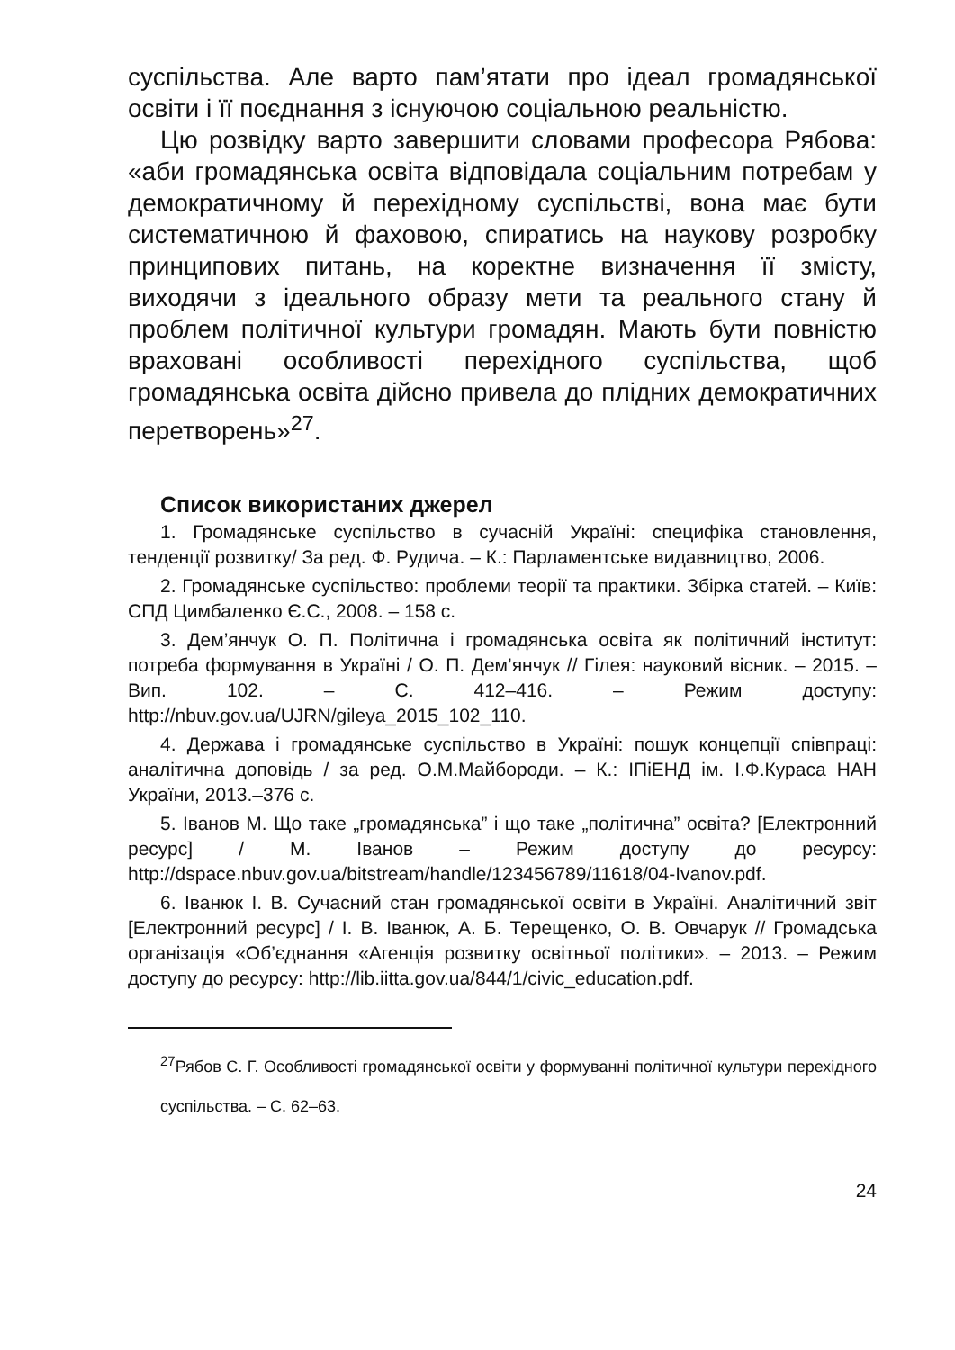суспільства. Але варто пам’ятати про ідеал громадянської освіти і її поєднання з існуючою соціальною реальністю.
Цю розвідку варто завершити словами професора Рябова: «аби громадянська освіта відповідала соціальним потребам у демократичному й перехідному суспільстві, вона має бути систематичною й фаховою, спиратись на наукову розробку принципових питань, на коректне визначення її змісту, виходячи з ідеального образу мети та реального стану й проблем політичної культури громадян. Мають бути повністю враховані особливості перехідного суспільства, щоб громадянська освіта дійсно привела до плідних демократичних перетворень»<sup>27</sup>.
Список використаних джерел
1. Громадянське суспільство в сучасній Україні: специфіка становлення, тенденції розвитку/ За ред. Ф. Рудича. – К.: Парламентське видавництво, 2006.
2. Громадянське суспільство: проблеми теорії та практики. Збірка статей. – Київ: СПД Цимбаленко Є.С., 2008. – 158 с.
3. Дем’янчук О. П. Політична і громадянська освіта як політичний інститут: потреба формування в Україні / О. П. Дем’янчук // Гілея: науковий вісник. – 2015. – Вип. 102. – С. 412–416. – Режим доступу: http://nbuv.gov.ua/UJRN/gileya_2015_102_110.
4. Держава і громадянське суспільство в Україні: пошук концепції співпраці: аналітична доповідь / за ред. О.М.Майбороди. – К.: ІПіЕНД ім. І.Ф.Кураса НАН України, 2013.–376 с.
5. Іванов М. Що таке „громадянська” і що таке „політична” освіта? [Електронний ресурс] / М. Іванов – Режим доступу до ресурсу: http://dspace.nbuv.gov.ua/bitstream/handle/123456789/11618/04-Ivanov.pdf.
6. Іванюк І. В. Сучасний стан громадянської освіти в Україні. Аналітичний звіт [Електронний ресурс] / І. В. Іванюк, А. Б. Терещенко, О. В. Овчарук // Громадська організація «Об’єднання «Агенція розвитку освітньої політики». – 2013. – Режим доступу до ресурсу: http://lib.iitta.gov.ua/844/1/civic_education.pdf.
<sup>27</sup> Рябов С. Г. Особливості громадянської освіти у формуванні політичної культури перехідного суспільства. – С. 62–63.
24